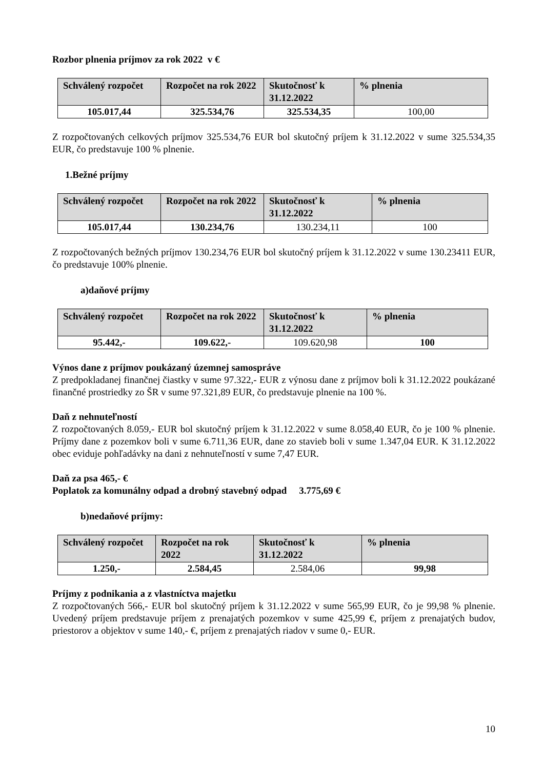Rozbor plnenia príjmov za rok 2022 v €
| Schválený rozpočet | Rozpočet na rok 2022 | Skutočnosť k 31.12.2022 | % plnenia |
| --- | --- | --- | --- |
| 105.017,44 | 325.534,76 | 325.534,35 | 100,00 |
Z rozpočtovaných celkových príjmov 325.534,76 EUR bol skutočný príjem k 31.12.2022 v sume 325.534,35 EUR, čo predstavuje 100 % plnenie.
1.Bežné príjmy
| Schválený rozpočet | Rozpočet na rok 2022 | Skutočnosť k 31.12.2022 | % plnenia |
| --- | --- | --- | --- |
| 105.017,44 | 130.234,76 | 130.234,11 | 100 |
Z rozpočtovaných bežných príjmov 130.234,76 EUR bol skutočný príjem k 31.12.2022 v sume 130.23411 EUR, čo predstavuje 100% plnenie.
a)daňové príjmy
| Schválený rozpočet | Rozpočet na rok 2022 | Skutočnosť k 31.12.2022 | % plnenia |
| --- | --- | --- | --- |
| 95.442,- | 109.622,- | 109.620,98 | 100 |
Výnos dane z príjmov poukázaný územnej samospráve
Z predpokladanej finančnej čiastky v sume 97.322,- EUR z výnosu dane z príjmov boli k 31.12.2022 poukázané finančné prostriedky zo ŠR v sume 97.321,89 EUR, čo predstavuje plnenie na 100 %.
Daň z nehnuteľností
Z rozpočtovaných 8.059,- EUR bol skutočný príjem k 31.12.2022 v sume 8.058,40 EUR, čo je 100 % plnenie. Príjmy dane z pozemkov boli v sume 6.711,36 EUR, dane zo stavieb boli v sume 1.347,04 EUR. K 31.12.2022 obec eviduje pohľadávky na dani z nehnuteľností v sume 7,47 EUR.
Daň za psa 465,- €
Poplatok za komunálny odpad a drobný stavebný odpad 3.775,69 €
b)nedaňové príjmy:
| Schválený rozpočet | Rozpočet na rok 2022 | Skutočnosť k 31.12.2022 | % plnenia |
| --- | --- | --- | --- |
| 1.250,- | 2.584,45 | 2.584,06 | 99,98 |
Príjmy z podnikania a z vlastníctva majetku
Z rozpočtovaných 566,- EUR bol skutočný príjem k 31.12.2022 v sume 565,99 EUR, čo je 99,98 % plnenie. Uvedený príjem predstavuje príjem z prenajatých pozemkov v sume 425,99 €, príjem z prenajatých budov, priestorov a objektov v sume 140,- €, príjem z prenajatých riadov v sume 0,- EUR.
10